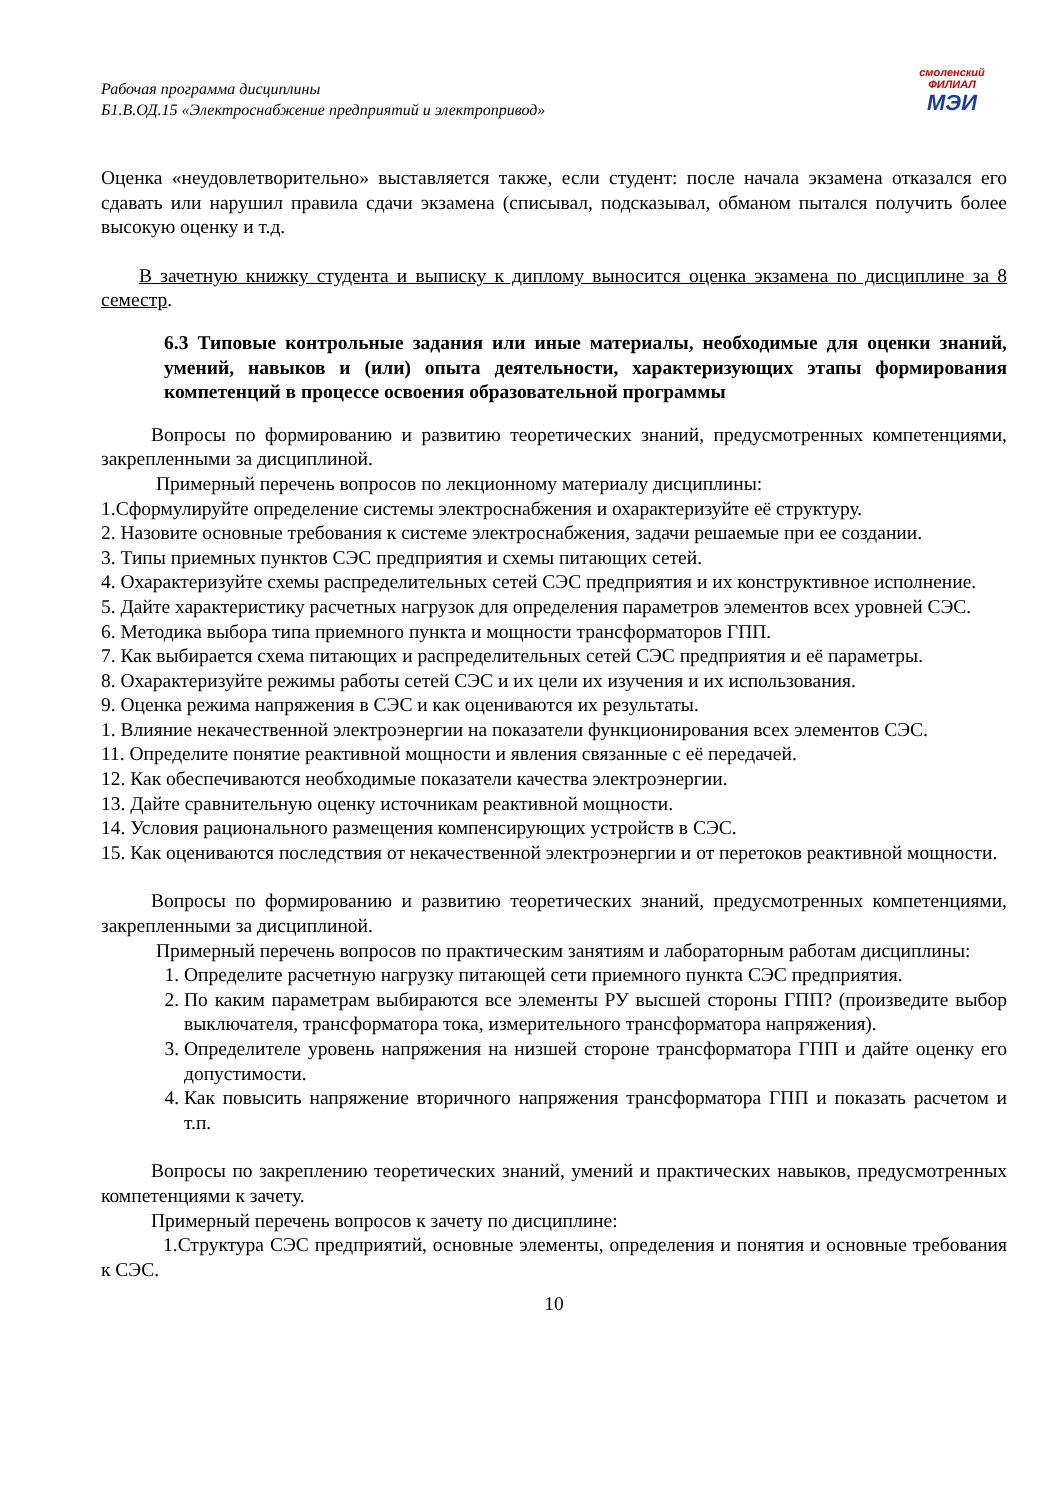Рабочая программа дисциплины
Б1.В.ОД.15 «Электроснабжение предприятий и электропривод»
смоленский
ФИЛИАЛ
МЭИ
Оценка «неудовлетворительно» выставляется также, если студент: после начала экзамена отказался его сдавать или нарушил правила сдачи экзамена (списывал, подсказывал, обманом пытался получить более высокую оценку и т.д.
В зачетную книжку студента и выписку к диплому выносится оценка экзамена по дисциплине за 8 семестр.
6.3 Типовые контрольные задания или иные материалы, необходимые для оценки знаний, умений, навыков и (или) опыта деятельности, характеризующих этапы формирования компетенций в процессе освоения образовательной программы
Вопросы по формированию и развитию теоретических знаний, предусмотренных компетенциями, закрепленными за дисциплиной.
Примерный перечень вопросов по лекционному материалу дисциплины:
1.Сформулируйте определение системы электроснабжения и охарактеризуйте её структуру.
2. Назовите основные требования к системе электроснабжения, задачи решаемые при ее создании.
3. Типы приемных пунктов СЭС предприятия и схемы питающих сетей.
4. Охарактеризуйте схемы распределительных сетей СЭС предприятия и их конструктивное исполнение.
5. Дайте характеристику расчетных нагрузок для определения параметров элементов всех уровней СЭС.
6. Методика выбора типа приемного пункта и мощности трансформаторов ГПП.
7. Как выбирается схема питающих и распределительных сетей СЭС предприятия и её параметры.
8. Охарактеризуйте режимы работы сетей СЭС и их цели их изучения и их использования.
9. Оценка режима напряжения в СЭС и как оцениваются их результаты.
1. Влияние некачественной электроэнергии на показатели функционирования всех элементов СЭС.
11. Определите понятие реактивной мощности и явления связанные с её передачей.
12. Как обеспечиваются необходимые показатели качества электроэнергии.
13. Дайте сравнительную оценку источникам реактивной мощности.
14. Условия рационального размещения компенсирующих устройств в СЭС.
15. Как оцениваются последствия от некачественной электроэнергии и от перетоков реактивной мощности.
Вопросы по формированию и развитию теоретических знаний, предусмотренных компетенциями, закрепленными за дисциплиной.
Примерный перечень вопросов по практическим занятиям и лабораторным работам дисциплины:
1. Определите расчетную нагрузку питающей сети приемного пункта СЭС предприятия.
2. По каким параметрам выбираются все элементы РУ высшей стороны ГПП? (произведите выбор выключателя, трансформатора тока, измерительного трансформатора напряжения).
3. Определителе уровень напряжения на низшей стороне трансформатора ГПП и дайте оценку его допустимости.
4. Как повысить напряжение вторичного напряжения трансформатора ГПП и показать расчетом и т.п.
Вопросы по закреплению теоретических знаний, умений и практических навыков, предусмотренных компетенциями к зачету.
Примерный перечень вопросов к зачету по дисциплине:
1.Структура СЭС предприятий, основные элементы, определения и понятия и основные требования к СЭС.
10